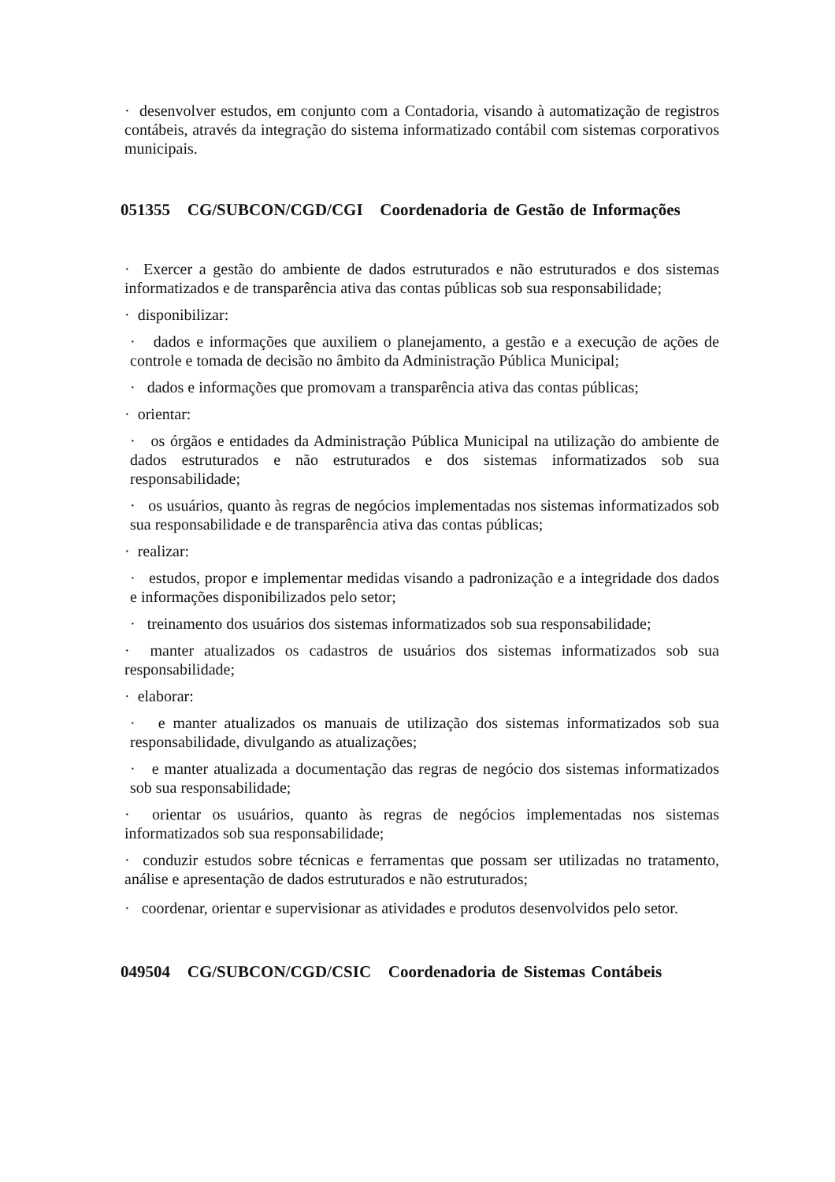· desenvolver estudos, em conjunto com a Contadoria, visando à automatização de registros contábeis, através da integração do sistema informatizado contábil com sistemas corporativos municipais.
051355 CG/SUBCON/CGD/CGI Coordenadoria de Gestão de Informações
· Exercer a gestão do ambiente de dados estruturados e não estruturados e dos sistemas informatizados e de transparência ativa das contas públicas sob sua responsabilidade;
· disponibilizar:
· dados e informações que auxiliem o planejamento, a gestão e a execução de ações de controle e tomada de decisão no âmbito da Administração Pública Municipal;
· dados e informações que promovam a transparência ativa das contas públicas;
· orientar:
· os órgãos e entidades da Administração Pública Municipal na utilização do ambiente de dados estruturados e não estruturados e dos sistemas informatizados sob sua responsabilidade;
· os usuários, quanto às regras de negócios implementadas nos sistemas informatizados sob sua responsabilidade e de transparência ativa das contas públicas;
· realizar:
· estudos, propor e implementar medidas visando a padronização e a integridade dos dados e informações disponibilizados pelo setor;
· treinamento dos usuários dos sistemas informatizados sob sua responsabilidade;
· manter atualizados os cadastros de usuários dos sistemas informatizados sob sua responsabilidade;
· elaborar:
· e manter atualizados os manuais de utilização dos sistemas informatizados sob sua responsabilidade, divulgando as atualizações;
· e manter atualizada a documentação das regras de negócio dos sistemas informatizados sob sua responsabilidade;
· orientar os usuários, quanto às regras de negócios implementadas nos sistemas informatizados sob sua responsabilidade;
· conduzir estudos sobre técnicas e ferramentas que possam ser utilizadas no tratamento, análise e apresentação de dados estruturados e não estruturados;
· coordenar, orientar e supervisionar as atividades e produtos desenvolvidos pelo setor.
049504 CG/SUBCON/CGD/CSIC Coordenadoria de Sistemas Contábeis